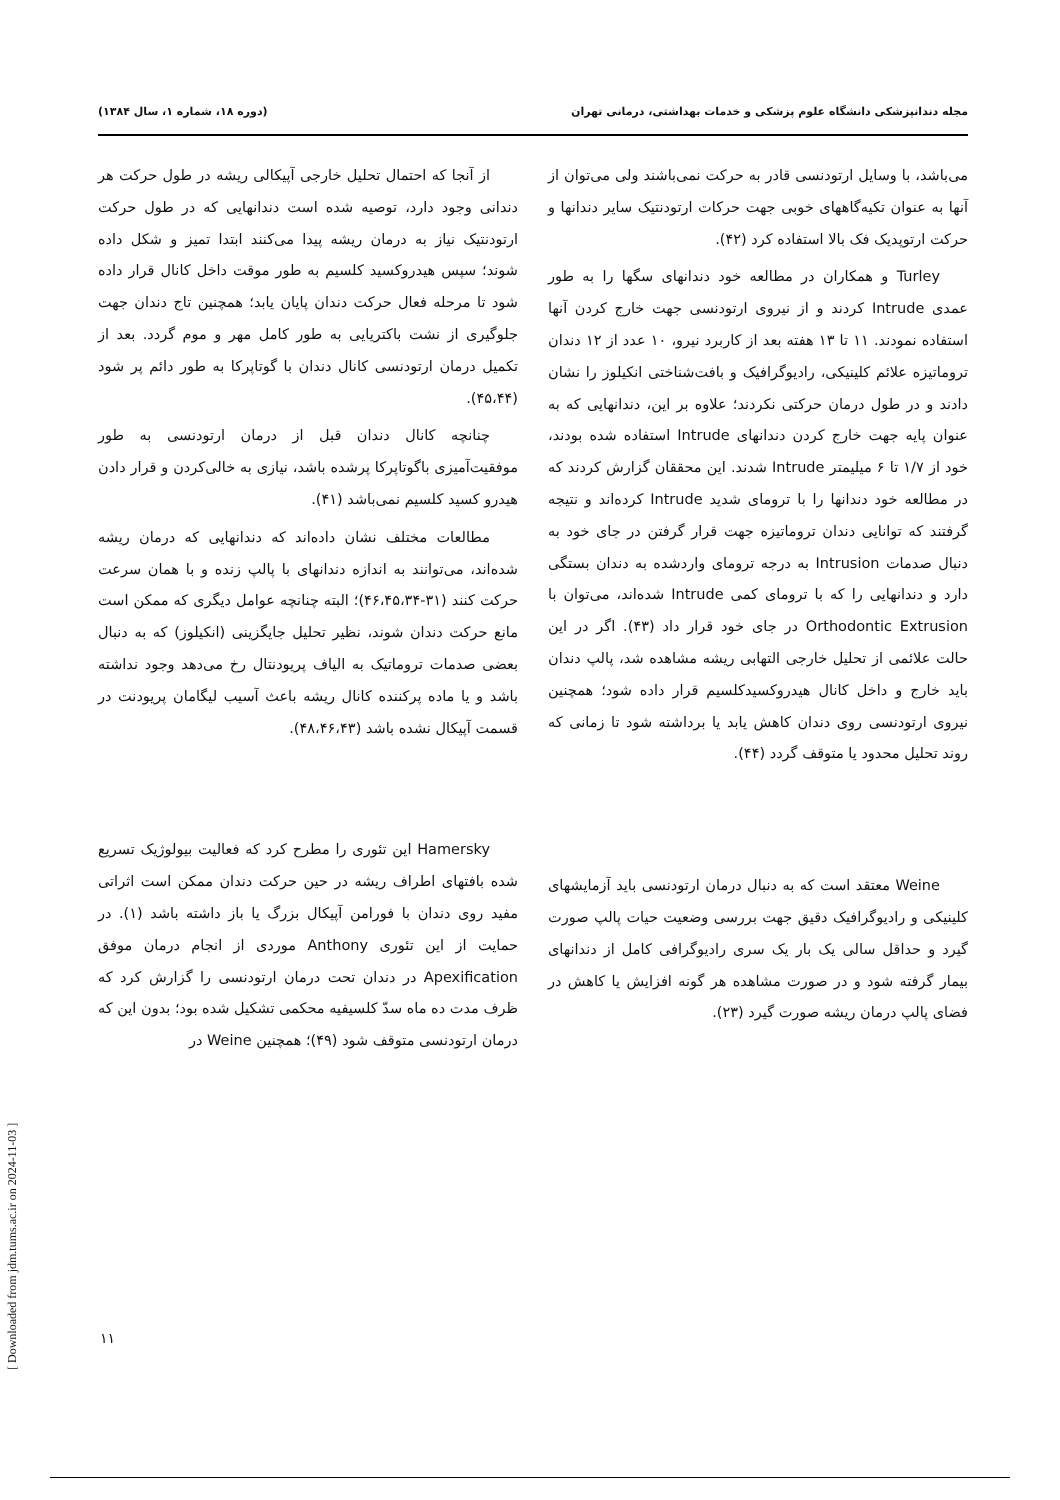مجله دندانپزشکی دانشگاه علوم پزشکی و خدمات بهداشتی، درمانی تهران (دوره ۱۸، شماره ۱، سال ۱۳۸۴)
می‌باشد، با وسایل ارتودنسی قادر به حرکت نمی‌باشند ولی می‌توان از آنها به عنوان تکیه‌گاههای خوبی جهت حرکات ارتودنتیک سایر دندانها و حرکت ارتوپدیک فک بالا استفاده کرد (۴۲).
Turley و همکاران در مطالعه خود دندانهای سگها را به طور عمدی Intrude کردند و از نیروی ارتودنسی جهت خارج کردن آنها استفاده نمودند. ۱۱ تا ۱۳ هفته بعد از کاربرد نیرو، ۱۰ عدد از ۱۲ دندان تروماتیزه علائم کلینیکی، رادیوگرافیک و بافت‌شناختی انکیلوز را نشان دادند و در طول درمان حرکتی نکردند؛ علاوه بر این، دندانهایی که به عنوان پایه جهت خارج کردن دندانهای Intrude استفاده شده بودند، خود از ۱/۷ تا ۶ میلیمتر Intrude شدند. این محققان گزارش کردند که در مطالعه خود دندانها را با ترومای شدید Intrude کرده‌اند و نتیجه گرفتند که توانایی دندان تروماتیزه جهت قرار گرفتن در جای خود به دنبال صدمات Intrusion به درجه ترومای واردشده به دندان بستگی دارد و دندانهایی را که با ترومای کمی Intrude شده‌اند، می‌توان با Orthodontic Extrusion در جای خود قرار داد (۴۳). اگر در این حالت علائمی از تحلیل خارجی التهابی ریشه مشاهده شد، پالپ دندان باید خارج و داخل کانال هیدروکسیدکلسیم قرار داده شود؛ همچنین نیروی ارتودنسی روی دندان کاهش یابد یا برداشته شود تا زمانی که روند تحلیل محدود یا متوقف گردد (۴۴).
Weine معتقد است که به دنبال درمان ارتودنسی باید آزمایشهای کلینیکی و رادیوگرافیک دقیق جهت بررسی وضعیت حیات پالپ صورت گیرد و حداقل سالی یک بار یک سری رادیوگرافی کامل از دندانهای بیمار گرفته شود و در صورت مشاهده هر گونه افزایش یا کاهش در فضای پالپ درمان ریشه صورت گیرد (۲۳).
از آنجا که احتمال تحلیل خارجی آپیکالی ریشه در طول حرکت هر دندانی وجود دارد، توصیه شده است دندانهایی که در طول حرکت ارتودنتیک نیاز به درمان ریشه پیدا می‌کنند ابتدا تمیز و شکل داده شوند؛ سپس هیدروکسید کلسیم به طور موقت داخل کانال قرار داده شود تا مرحله فعال حرکت دندان پایان یابد؛ همچنین تاج دندان جهت جلوگیری از نشت باکتریایی به طور کامل مهر و موم گردد. بعد از تکمیل درمان ارتودنسی کانال دندان با گوتاپرکا به طور دائم پر شود (۴۵،۴۴).
چنانچه کانال دندان قبل از درمان ارتودنسی به طور موفقیت‌آمیزی باگوتاپرکا پرشده باشد، نیازی به خالی‌کردن و قرار دادن هیدرو کسید کلسیم نمی‌باشد (۴۱).
مطالعات مختلف نشان داده‌اند که دندانهایی که درمان ریشه شده‌اند، می‌توانند به اندازه دندانهای با پالپ زنده و با همان سرعت حرکت کنند (۳۱-۴۶،۴۵،۳۴)؛ البته چنانچه عوامل دیگری که ممکن است مانع حرکت دندان شوند، نظیر تحلیل جایگزینی (انکیلوز) که به دنبال بعضی صدمات تروماتیک به الیاف پریودنتال رخ می‌دهد وجود نداشته باشد و یا ماده پرکننده کانال ریشه باعث آسیب لیگامان پریودنت در قسمت آپیکال نشده باشد (۴۸،۴۶،۴۳).
Hamersky این تئوری را مطرح کرد که فعالیت بیولوژیک تسریع شده بافتهای اطراف ریشه در حین حرکت دندان ممکن است اثراتی مفید روی دندان با فورامن آپیکال بزرگ یا باز داشته باشد (۱). در حمایت از این تئوری Anthony موردی از انجام درمان موفق Apexification در دندان تحت درمان ارتودنسی را گزارش کرد که ظرف مدت ده ماه سدّ کلسیفیه محکمی تشکیل شده بود؛ بدون این که درمان ارتودنسی متوقف شود (۴۹)؛ همچنین Weine در
۱۱
[ Downloaded from jdm.tums.ac.ir on 2024-11-03 ]